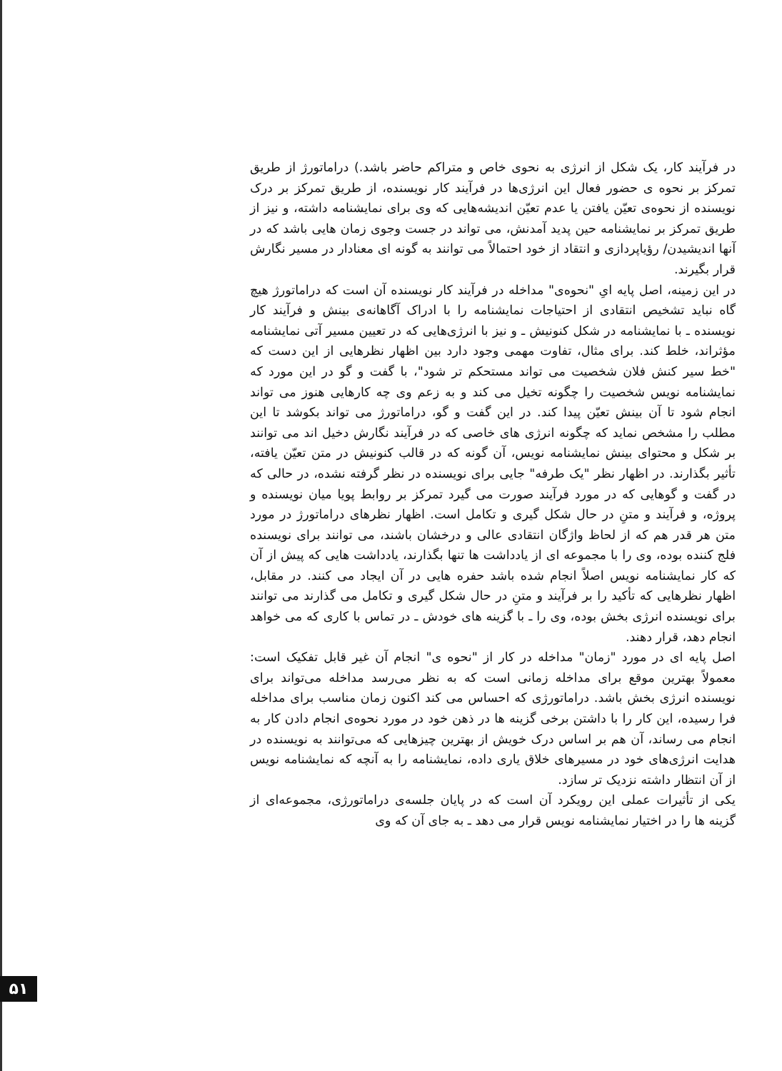در فرآیند کار، یک شکل از انرژی به نحوی خاص و متراکم حاضر باشد.) دراماتورژ از طریق تمرکز بر نحوه ی حضور فعال این انرژی‌ها در فرآیند کار نویسنده، از طریق تمرکز بر درک نویسنده از نحوه‌ی تعیّن یافتن یا عدم تعیّن اندیشه‌هایی که وی برای نمایشنامه داشته، و نیز از طریق تمرکز بر نمایشنامه حین پدید آمدنش، می تواند در جست وجوی زمان هایی باشد که در آنها اندیشیدن/ رؤیاپردازی و انتقاد از خود احتمالاً می توانند به گونه ای معنادار در مسیر نگارش قرار بگیرند.
در این زمینه، اصل پایه ایِ "نحوه‌ی" مداخله در فرآیند کار نویسنده آن است که دراماتورژ هیچ گاه نباید تشخیص انتقادی از احتیاجات نمایشنامه را با ادراک آگاهانه‌ی بینش و فرآیند کار نویسنده ـ با نمایشنامه در شکل کنونیش ـ و نیز با انرژی‌هایی که در تعیین مسیر آتی نمایشنامه مؤثراند، خلط کند. برای مثال، تفاوت مهمی وجود دارد بین اظهار نظرهایی از این دست که "خط سیر کنش فلان شخصیت می تواند مستحکم تر شود"، با گفت و گو در این مورد که نمایشنامه نویس شخصیت را چگونه تخیل می کند و به زعم وی چه کارهایی هنوز می تواند انجام شود تا آن بینش تعیّن پیدا کند. در این گفت و گو، دراماتورژ می تواند بکوشد تا این مطلب را مشخص نماید که چگونه انرژی های خاصی که در فرآیند نگارش دخیل اند می توانند بر شکل و محتوای بینش نمایشنامه نویس، آن گونه که در قالب کنونیش در متن تعیّن یافته، تأثیر بگذارند. در اظهار نظر "یک طرفه" جایی برای نویسنده در نظر گرفته نشده، در حالی که در گفت و گوهایی که در مورد فرآیند صورت می گیرد تمرکز بر روابط پویا میان نویسنده و پروژه، و فرآیند و متنِ در حال شکل گیری و تکامل است. اظهار نظرهای دراماتورژ در مورد متن هر قدر هم که از لحاظ واژگان انتقادی عالی و درخشان باشند، می توانند برای نویسنده فلج کننده بوده، وی را با مجموعه ای از یادداشت ها تنها بگذارند، یادداشت هایی که پیش از آن که کار نمایشنامه نویس اصلاً انجام شده باشد حفره هایی در آن ایجاد می کنند. در مقابل، اظهار نظرهایی که تأکید را بر فرآیند و متنِ در حال شکل گیری و تکامل می گذارند می توانند برای نویسنده انرژی بخش بوده، وی را ـ با گزینه های خودش ـ در تماس با کاری که می خواهد انجام دهد، قرار دهند.
اصل پایه ای در مورد "زمان" مداخله در کار از "نحوه ی" انجام آن غیر قابل تفکیک است: معمولاً بهترین موقع برای مداخله زمانی است که به نظر می‌رسد مداخله می‌تواند برای نویسنده انرژی بخش باشد. دراماتورژی که احساس می کند اکنون زمان مناسب برای مداخله فرا رسیده، این کار را با داشتن برخی گزینه ها در ذهن خود در مورد نحوه‌ی انجام دادن کار به انجام می رساند، آن هم بر اساس درک خویش از بهترین چیزهایی که می‌توانند به نویسنده در هدایت انرژی‌های خود در مسیرهای خلاق یاری داده، نمایشنامه را به آنچه که نمایشنامه نویس از آن انتظار داشته نزدیک تر سازد.
یکی از تأثیرات عملی این رویکرد آن است که در پایان جلسه‌ی دراماتورژی، مجموعه‌ای از گزینه ها را در اختیار نمایشنامه نویس قرار می دهد ـ به جای آن که وی
۵۱